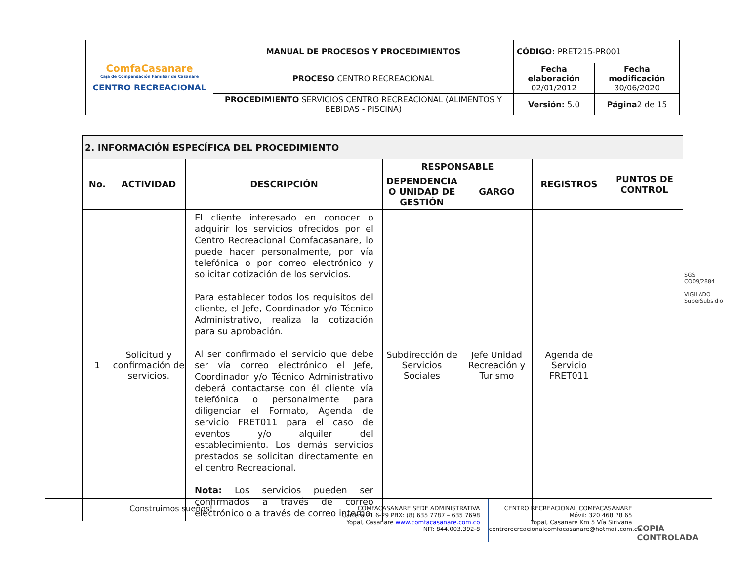| ComfaCasanare Caja de Compensación Familiar de Casanare CENTRO RECREACIONAL | MANUAL DE PROCESOS Y PROCEDIMIENTOS | CÓDIGO: PRET215-PR001 | |
| | PROCESO CENTRO RECREACIONAL | Fecha elaboración 02/01/2012 | Fecha modificación 30/06/2020 |
| | PROCEDIMIENTO SERVICIOS CENTRO RECREACIONAL (ALIMENTOS Y BEBIDAS - PISCINA) | Versión: 5.0 | Página 2 de 15 |
| 2. INFORMACIÓN ESPECÍFICA DEL PROCEDIMIENTO | | | | | | |
| --- | --- | --- | --- | --- | --- | --- |
| No. | ACTIVIDAD | DESCRIPCIÓN | RESPONSABLE | | REGISTROS | PUNTOS DE CONTROL |
| | | | DEPENDENCIA O UNIDAD DE GESTIÓN | GARGO | | |
| 1 | Solicitud y confirmación de servicios. | El cliente interesado en conocer o adquirir los servicios ofrecidos por el Centro Recreacional Comfacasanare, lo puede hacer personalmente, por vía telefónica o por correo electrónico y solicitar cotización de los servicios. Para establecer todos los requisitos del cliente, el Jefe, Coordinador y/o Técnico Administrativo, realiza la cotización para su aprobación. Al ser confirmado el servicio que debe ser vía correo electrónico el Jefe, Coordinador y/o Técnico Administrativo deberá contactarse con él cliente vía telefónica o personalmente para diligenciar el Formato, Agenda de servicio FRET011 para el caso de eventos y/o alquiler del establecimiento. Los demás servicios prestados se solicitan directamente en el centro Recreacional. Nota: Los servicios pueden ser confirmados a través de correo electrónico o a través de correo interno. | Subdirección de Servicios Sociales | Jefe Unidad Recreación y Turismo | Agenda de Servicio FRET011 | |
SGS
CO09/2884
VIGILADO SuperSubsidio
Construimos sueños!
COMFACASANARE SEDE ADMINISTRATIVA
Carrera 21 6-29 PBX: (8) 635 7787 – 635 7698
Yopal, Casanare www.comfacasanare.com.co
NIT: 844.003.392-8
CENTRO RECREACIONAL COMFACASANARE
Móvil: 320 468 78 65
Yopal, Casanare Km 5 Vía Sirivana
centrorecreacionalcomfacasanare@hotmail.com.co
COPIA CONTROLADA